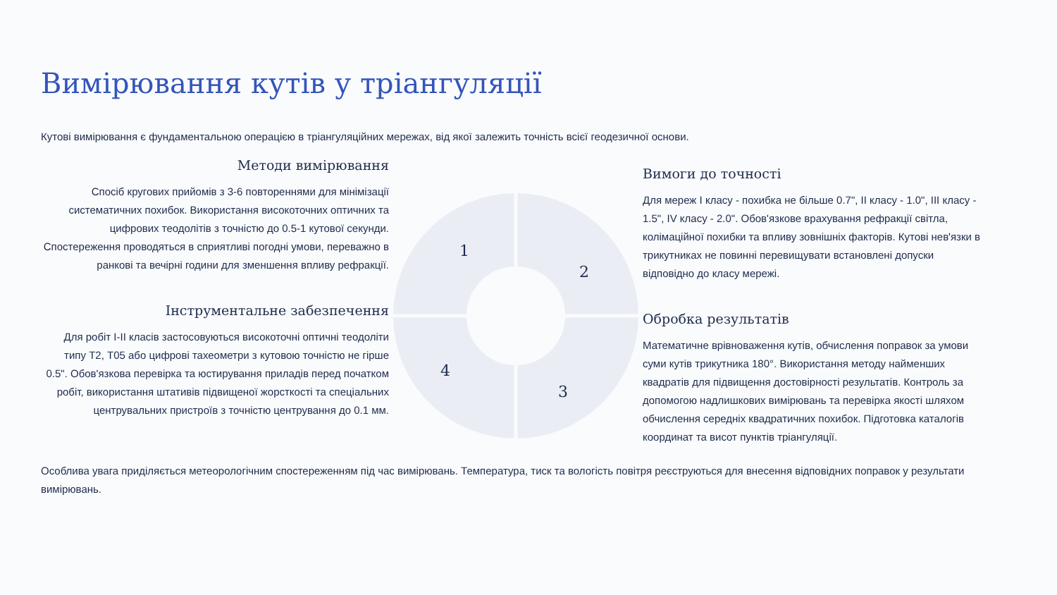Вимірювання кутів у тріангуляції
Кутові вимірювання є фундаментальною операцією в тріангуляційних мережах, від якої залежить точність всієї геодезичної основи.
Методи вимірювання
Спосіб кругових прийомів з 3-6 повтореннями для мінімізації систематичних похибок. Використання високоточних оптичних та цифрових теодолітів з точністю до 0.5-1 кутової секунди. Спостереження проводяться в сприятливі погодні умови, переважно в ранкові та вечірні години для зменшення впливу рефракції.
Інструментальне забезпечення
Для робіт I-II класів застосовуються високоточні оптичні теодоліти типу Т2, Т05 або цифрові тахеометри з кутовою точністю не гірше 0.5". Обов'язкова перевірка та юстирування приладів перед початком робіт, використання штативів підвищеної жорсткості та спеціальних центрувальних пристроїв з точністю центрування до 0.1 мм.
1
2
3
4
Вимоги до точності
Для мереж I класу - похибка не більше 0.7", II класу - 1.0", III класу - 1.5", IV класу - 2.0". Обов'язкове врахування рефракції світла, колімаційної похибки та впливу зовнішніх факторів. Кутові нев'язки в трикутниках не повинні перевищувати встановлені допуски відповідно до класу мережі.
Обробка результатів
Математичне врівноваження кутів, обчислення поправок за умови суми кутів трикутника 180°. Використання методу найменших квадратів для підвищення достовірності результатів. Контроль за допомогою надлишкових вимірювань та перевірка якості шляхом обчислення середніх квадратичних похибок. Підготовка каталогів координат та висот пунктів тріангуляції.
Особлива увага приділяється метеорологічним спостереженням під час вимірювань. Температура, тиск та вологість повітря реєструються для внесення відповідних поправок у результати вимірювань.